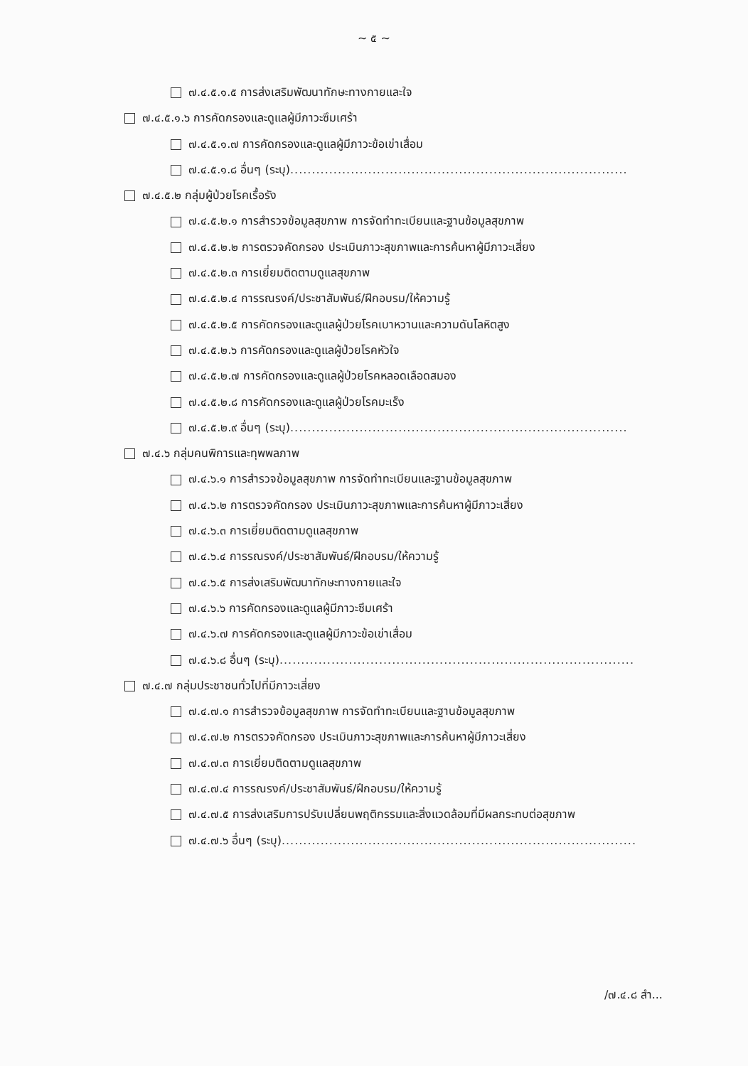~ ๕ ~
๗.๔.๕.๑.๕ การส่งเสริมพัฒนาทักษะทางกายและใจ
๗.๔.๕.๑.๖ การคัดกรองและดูแลผู้มีภาวะซึมเศร้า
๗.๔.๕.๑.๗ การคัดกรองและดูแลผู้มีภาวะข้อเข่าเสื่อม
๗.๔.๕.๑.๘ อื่นๆ (ระบุ)..............................................................................
๗.๔.๕.๒ กลุ่มผู้ป่วยโรคเรื้อรัง
๗.๔.๕.๒.๑ การสำรวจข้อมูลสุขภาพ การจัดทำทะเบียนและฐานข้อมูลสุขภาพ
๗.๔.๕.๒.๒ การตรวจคัดกรอง ประเมินภาวะสุขภาพและการค้นหาผู้มีภาวะเสี่ยง
๗.๔.๕.๒.๓ การเยี่ยมติดตามดูแลสุขภาพ
๗.๔.๕.๒.๔ การรณรงค์/ประชาสัมพันธ์/ฝึกอบรม/ให้ความรู้
๗.๔.๕.๒.๕ การคัดกรองและดูแลผู้ป่วยโรคเบาหวานและความดันโลหิตสูง
๗.๔.๕.๒.๖ การคัดกรองและดูแลผู้ป่วยโรคหัวใจ
๗.๔.๕.๒.๗ การคัดกรองและดูแลผู้ป่วยโรคหลอดเลือดสมอง
๗.๔.๕.๒.๘ การคัดกรองและดูแลผู้ป่วยโรคมะเร็ง
๗.๔.๕.๒.๙ อื่นๆ (ระบุ)..............................................................................
๗.๔.๖ กลุ่มคนพิการและทุพพลภาพ
๗.๔.๖.๑ การสำรวจข้อมูลสุขภาพ การจัดทำทะเบียนและฐานข้อมูลสุขภาพ
๗.๔.๖.๒ การตรวจคัดกรอง ประเมินภาวะสุขภาพและการค้นหาผู้มีภาวะเสี่ยง
๗.๔.๖.๓ การเยี่ยมติดตามดูแลสุขภาพ
๗.๔.๖.๔ การรณรงค์/ประชาสัมพันธ์/ฝึกอบรม/ให้ความรู้
๗.๔.๖.๕ การส่งเสริมพัฒนาทักษะทางกายและใจ
๗.๔.๖.๖ การคัดกรองและดูแลผู้มีภาวะซึมเศร้า
๗.๔.๖.๗ การคัดกรองและดูแลผู้มีภาวะข้อเข่าเสื่อม
๗.๔.๖.๘ อื่นๆ (ระบุ)..................................................................................
๗.๔.๗ กลุ่มประชาชนทั่วไปที่มีภาวะเสี่ยง
๗.๔.๗.๑ การสำรวจข้อมูลสุขภาพ การจัดทำทะเบียนและฐานข้อมูลสุขภาพ
๗.๔.๗.๒ การตรวจคัดกรอง ประเมินภาวะสุขภาพและการค้นหาผู้มีภาวะเสี่ยง
๗.๔.๗.๓ การเยี่ยมติดตามดูแลสุขภาพ
๗.๔.๗.๔ การรณรงค์/ประชาสัมพันธ์/ฝึกอบรม/ให้ความรู้
๗.๔.๗.๕ การส่งเสริมการปรับเปลี่ยนพฤติกรรมและสิ่งแวดล้อมที่มีผลกระทบต่อสุขภาพ
๗.๔.๗.๖ อื่นๆ (ระบุ)..................................................................................
/๗.๔.๘ สำ...